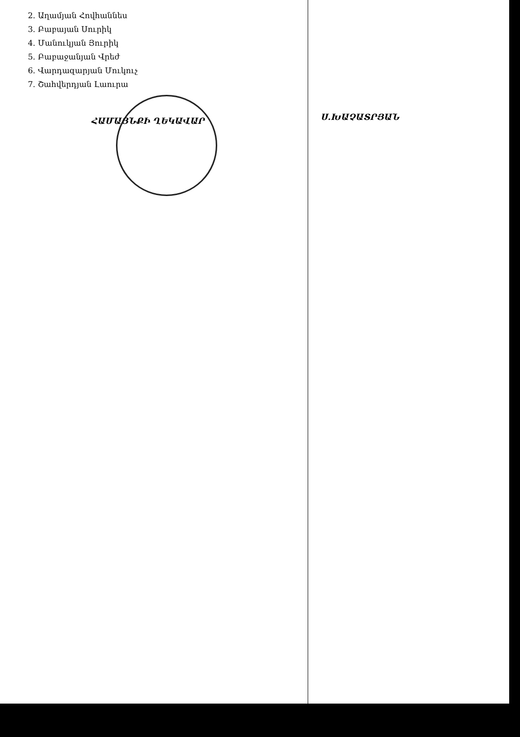2. Աղամյան Հովհաննես
3. Բաբայան Սուրիկ
4. Մանուկյան Յուրիկ
5. Բաբաջանյան Վրեժ
6. Վարդազարյան Մուկուչ
7. Շահվերդյան Լաուրա
ՀԱՄԱՅՆՔԻ ՂԵԿԱՎԱՐ
Ս.ԽԱՉԱՏՐՅԱՆ